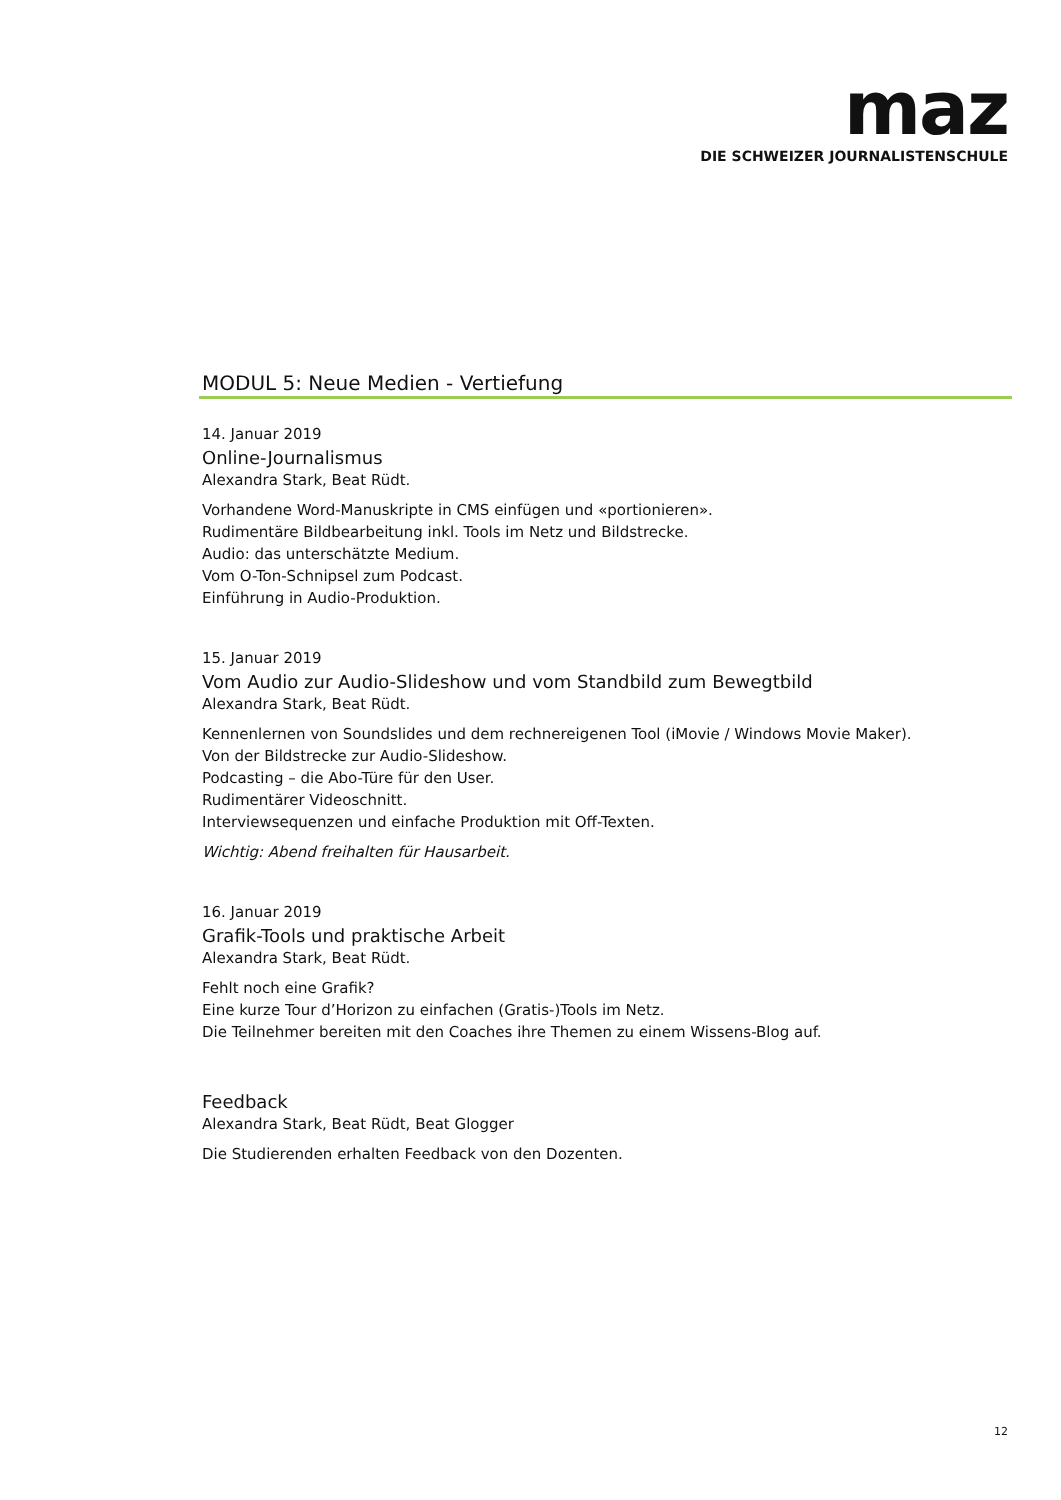maz
DIE SCHWEIZER JOURNALISTENSCHULE
MODUL 5: Neue Medien - Vertiefung
14. Januar 2019
Online-Journalismus
Alexandra Stark, Beat Rüdt.
Vorhandene Word-Manuskripte in CMS einfügen und «portionieren».
Rudimentäre Bildbearbeitung inkl. Tools im Netz und Bildstrecke.
Audio: das unterschätzte Medium.
Vom O-Ton-Schnipsel zum Podcast.
Einführung in Audio-Produktion.
15. Januar 2019
Vom Audio zur Audio-Slideshow und vom Standbild zum Bewegtbild
Alexandra Stark, Beat Rüdt.
Kennenlernen von Soundslides und dem rechnereigenen Tool (iMovie / Windows Movie Maker).
Von der Bildstrecke zur Audio-Slideshow.
Podcasting – die Abo-Türe für den User.
Rudimentärer Videoschnitt.
Interviewsequenzen und einfache Produktion mit Off-Texten.
Wichtig: Abend freihalten für Hausarbeit.
16. Januar 2019
Grafik-Tools und praktische Arbeit
Alexandra Stark, Beat Rüdt.
Fehlt noch eine Grafik?
Eine kurze Tour d’Horizon zu einfachen (Gratis-)Tools im Netz.
Die Teilnehmer bereiten mit den Coaches ihre Themen zu einem Wissens-Blog auf.
Feedback
Alexandra Stark, Beat Rüdt, Beat Glogger
Die Studierenden erhalten Feedback von den Dozenten.
12